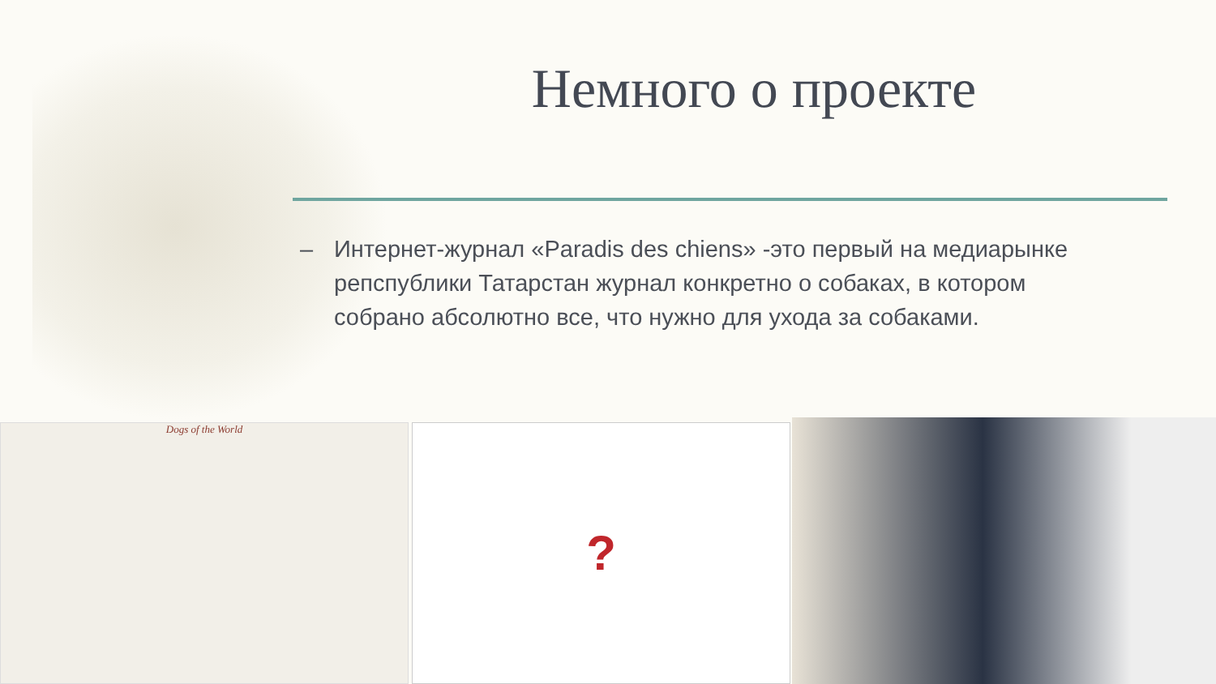Немного о проекте
– Интернет-журнал «Paradis des chiens» -это первый на медиарынке репспублики Татарстан журнал конкретно о собаках, в котором собрано абсолютно все, что нужно для ухода за собаками.
Dogs of the World
?